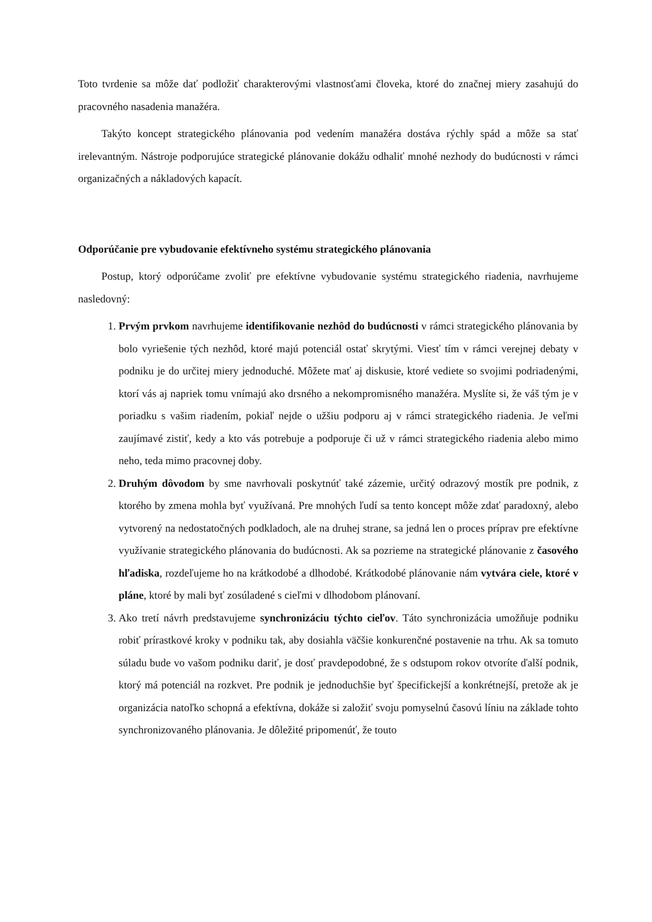Toto tvrdenie sa môže dať podložiť charakterovými vlastnosťami človeka, ktoré do značnej miery zasahujú do pracovného nasadenia manažéra.
Takýto koncept strategického plánovania pod vedením manažéra dostáva rýchly spád a môže sa stať irelevantným. Nástroje podporujúce strategické plánovanie dokážu odhaliť mnohé nezhody do budúcnosti v rámci organizačných a nákladových kapacít.
Odporúčanie pre vybudovanie efektívneho systému strategického plánovania
Postup, ktorý odporúčame zvoliť pre efektívne vybudovanie systému strategického riadenia, navrhujeme nasledovný:
1. Prvým prvkom navrhujeme identifikovanie nezhôd do budúcnosti v rámci strategického plánovania by bolo vyriešenie tých nezhôd, ktoré majú potenciál ostať skrytými. Viesť tím v rámci verejnej debaty v podniku je do určitej miery jednoduché. Môžete mať aj diskusie, ktoré vediete so svojimi podriadenými, ktorí vás aj napriek tomu vnímajú ako drsného a nekompromisného manažéra. Myslíte si, že váš tým je v poriadku s vašim riadením, pokiaľ nejde o užšiu podporu aj v rámci strategického riadenia. Je veľmi zaujímavé zistiť, kedy a kto vás potrebuje a podporuje či už v rámci strategického riadenia alebo mimo neho, teda mimo pracovnej doby.
2. Druhým dôvodom by sme navrhovali poskytnúť také zázemie, určitý odrazový mostík pre podnik, z ktorého by zmena mohla byť využívaná. Pre mnohých ľudí sa tento koncept môže zdať paradoxný, alebo vytvorený na nedostatočných podkladoch, ale na druhej strane, sa jedná len o proces príprav pre efektívne využívanie strategického plánovania do budúcnosti. Ak sa pozrieme na strategické plánovanie z časového hľadiska, rozdeľujeme ho na krátkodobé a dlhodobé. Krátkodobé plánovanie nám vytvára ciele, ktoré v pláne, ktoré by mali byť zosúladené s cieľmi v dlhodobom plánovaní.
3. Ako tretí návrh predstavujeme synchronizáciu týchto cieľov. Táto synchronizácia umožňuje podniku robiť prírastkové kroky v podniku tak, aby dosiahla väčšie konkurenčné postavenie na trhu. Ak sa tomuto súladu bude vo vašom podniku dariť, je dosť pravdepodobné, že s odstupom rokov otvoríte ďalší podnik, ktorý má potenciál na rozkvet. Pre podnik je jednoduchšie byť špecifickejší a konkrétnejší, pretože ak je organizácia natoľko schopná a efektívna, dokáže si založiť svoju pomyselnú časovú líniu na základe tohto synchronizovaného plánovania. Je dôležité pripomenúť, že touto